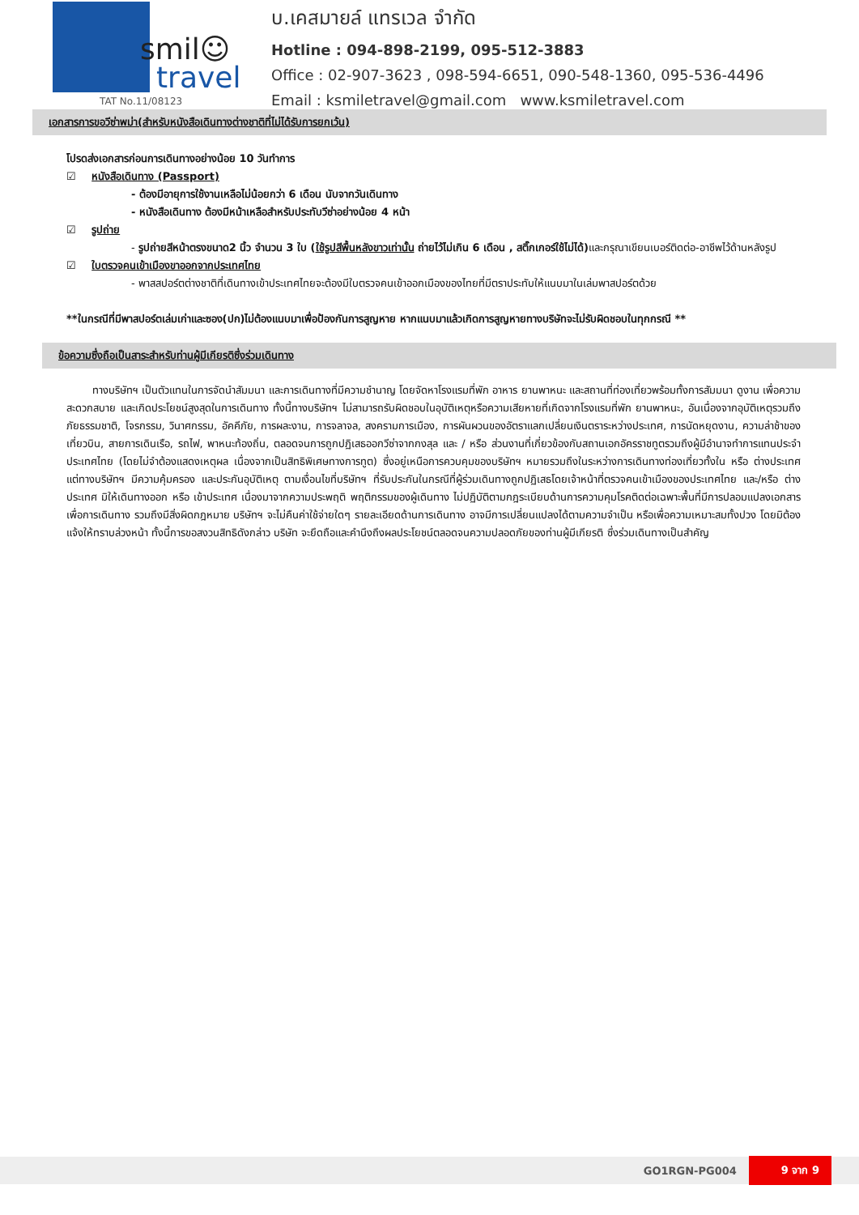smil☺
travel
TAT No.11/08123
บ.เคสมายล์ แทรเวล จำกัด
Hotline : 094-898-2199, 095-512-3883
Office : 02-907-3623 , 098-594-6651, 090-548-1360, 095-536-4496
Email : ksmiletravel@gmail.com www.ksmiletravel.com
เอกสารการขอวีซ่าพม่า(สำหรับหนังสือเดินทางต่างชาติที่ไม่ได้รับการยกเว้น)
โปรดส่งเอกสารก่อนการเดินทางอย่างน้อย 10 วันทำการ
☑ หนังสือเดินทาง (Passport)
- ต้องมีอายุการใช้งานเหลือไม่น้อยกว่า 6 เดือน นับจากวันเดินทาง
- หนังสือเดินทาง ต้องมีหน้าเหลือสำหรับประทับวีซ่าอย่างน้อย 4 หน้า
☑ รูปถ่าย
- รูปถ่ายสีหน้าตรงขนาด2 นิ้ว จำนวน 3 ใบ (ใช้รูปสีพื้นหลังขาวเท่านั้น ถ่ายไว้ไม่เกิน 6 เดือน , สติ๊กเกอร์ใช้ไม่ได้) และกรุณาเขียนเบอร์ติดต่อ-อาชีพไว้ด้านหลังรูป
☑ ใบตรวจคนเข้าเมืองขาออกจากประเทศไทย
- พาสสปอร์ตต่างชาติที่เดินทางเข้าประเทศไทยจะต้องมีใบตรวจคนเข้าออกเมืองของไทยที่มีตราประทับให้แนบมาในเล่มพาสปอร์ตด้วย
**ในกรณีที่มีพาสปอร์ตเล่มเก่าและซอง(ปก)ไม่ต้องแนบมาเพื่อป้องกันการสูญหาย หากแนบมาแล้วเกิดการสูญหายทางบริษัทจะไม่รับผิดชอบในทุกกรณี **
ข้อความซึ่งถือเป็นสาระสำหรับท่านผู้มีเกียรติซึ่งร่วมเดินทาง
ทางบริษัทฯ เป็นตัวแทนในการจัดนำสัมมนา และการเดินทางที่มีความชำนาญ โดยจัดหาโรงแรมที่พัก อาหาร ยานพาหนะ และสถานที่ท่องเที่ยวพร้อมทั้งการสัมมนา ดูงาน เพื่อความสะดวกสบาย และเกิดประโยชน์สูงสุดในการเดินทาง ทั้งนี้ทางบริษัทฯ ไม่สามารถรับผิดชอบในอุบัติเหตุหรือความเสียหายที่เกิดจากโรงแรมที่พัก ยานพาหนะ, อันเนื่องจากอุบัติเหตุรวมถึงภัยธรรมชาติ, โจรกรรม, วินาศกรรม, อัคคีภัย, การผละงาน, การจลาจล, สงครามการเมือง, การผันผวนของอัตราแลกเปลี่ยนเงินตราระหว่างประเทศ, การนัดหยุดงาน, ความล่าช้าของเที่ยวบิน, สายการเดินเรือ, รถไฟ, พาหนะท้องถิ่น, ตลอดจนการถูกปฏิเสธออกวีซ่าจากกงสุล และ / หรือ ส่วนงานที่เกี่ยวข้องกับสถานเอกอัครราชทูตรวมถึงผู้มีอำนาจทำการแทนประจำประเทศไทย (โดยไม่จำต้องแสดงเหตุผล เนื่องจากเป็นสิทธิพิเศษทางการทูต) ซึ่งอยู่เหนือการควบคุมของบริษัทฯ หมายรวมถึงในระหว่างการเดินทางท่องเที่ยวทั้งใน หรือ ต่างประเทศ แต่ทางบริษัทฯ มีความคุ้มครอง และประกันอุบัติเหตุ ตามเงื่อนไขที่บริษัทฯ ที่รับประกันในกรณีที่ผู้ร่วมเดินทางถูกปฏิเสธโดยเจ้าหน้าที่ตรวจคนเข้าเมืองของประเทศไทย และ/หรือ ต่างประเทศ มิให้เดินทางออก หรือ เข้าประเทศ เนื่องมาจากความประพฤติ พฤติกรรมของผู้เดินทาง ไม่ปฏิบัติตามกฎระเบียบด้านการความคุมโรคติดต่อเฉพาะพื้นที่มีการปลอมแปลงเอกสารเพื่อการเดินทาง รวมถึงมีสิ่งผิดกฎหมาย บริษัทฯ จะไม่คืนค่าใช้จ่ายใดๆ รายละเอียดด้านการเดินทาง อาจมีการเปลี่ยนแปลงได้ตามความจำเป็น หรือเพื่อความเหมาะสมทั้งปวง โดยมิต้องแจ้งให้ทราบล่วงหน้า ทั้งนี้การขอสงวนสิทธิดังกล่าว บริษัท จะยึดถือและคำนึงถึงผลประโยชน์ตลอดจนความปลอดภัยของท่านผู้มีเกียรติ ซึ่งร่วมเดินทางเป็นสำคัญ
GO1RGN-PG004 9 จาก 9